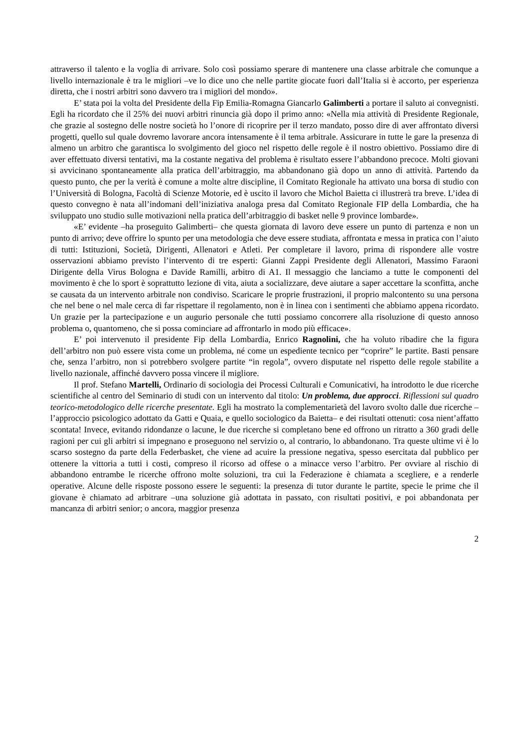attraverso il talento e la voglia di arrivare. Solo così possiamo sperare di mantenere una classe arbitrale che comunque a livello internazionale è tra le migliori –ve lo dice uno che nelle partite giocate fuori dall’Italia si è accorto, per esperienza diretta, che i nostri arbitri sono davvero tra i migliori del mondo».
E’ stata poi la volta del Presidente della Fip Emilia-Romagna Giancarlo Galimberti a portare il saluto ai convegnisti. Egli ha ricordato che il 25% dei nuovi arbitri rinuncia già dopo il primo anno: «Nella mia attività di Presidente Regionale, che grazie al sostegno delle nostre società ho l’onore di ricoprire per il terzo mandato, posso dire di aver affrontato diversi progetti, quello sul quale dovremo lavorare ancora intensamente è il tema arbitrale. Assicurare in tutte le gare la presenza di almeno un arbitro che garantisca lo svolgimento del gioco nel rispetto delle regole è il nostro obiettivo. Possiamo dire di aver effettuato diversi tentativi, ma la costante negativa del problema è risultato essere l’abbandono precoce. Molti giovani si avvicinano spontaneamente alla pratica dell’arbitraggio, ma abbandonano già dopo un anno di attività. Partendo da questo punto, che per la verità è comune a molte altre discipline, il Comitato Regionale ha attivato una borsa di studio con l’Università di Bologna, Facoltà di Scienze Motorie, ed è uscito il lavoro che Michol Baietta ci illustrerà tra breve. L’idea di questo convegno è nata all’indomani dell’iniziativa analoga presa dal Comitato Regionale FIP della Lombardia, che ha sviluppato uno studio sulle motivazioni nella pratica dell’arbitraggio di basket nelle 9 province lombarde».
«E’ evidente –ha proseguito Galimberti– che questa giornata di lavoro deve essere un punto di partenza e non un punto di arrivo; deve offrire lo spunto per una metodologia che deve essere studiata, affrontata e messa in pratica con l’aiuto di tutti: Istituzioni, Società, Dirigenti, Allenatori e Atleti. Per completare il lavoro, prima di rispondere alle vostre osservazioni abbiamo previsto l’intervento di tre esperti: Gianni Zappi Presidente degli Allenatori, Massimo Faraoni Dirigente della Virus Bologna e Davide Ramilli, arbitro di A1. Il messaggio che lanciamo a tutte le componenti del movimento è che lo sport è soprattutto lezione di vita, aiuta a socializzare, deve aiutare a saper accettare la sconfitta, anche se causata da un intervento arbitrale non condiviso. Scaricare le proprie frustrazioni, il proprio malcontento su una persona che nel bene o nel male cerca di far rispettare il regolamento, non è in linea con i sentimenti che abbiamo appena ricordato. Un grazie per la partecipazione e un augurio personale che tutti possiamo concorrere alla risoluzione di questo annoso problema o, quantomeno, che si possa cominciare ad affrontarlo in modo più efficace».
E’ poi intervenuto il presidente Fip della Lombardia, Enrico Ragnolini, che ha voluto ribadire che la figura dell’arbitro non può essere vista come un problema, né come un espediente tecnico per “coprire” le partite. Basti pensare che, senza l’arbitro, non si potrebbero svolgere partite “in regola”, ovvero disputate nel rispetto delle regole stabilite a livello nazionale, affinché davvero possa vincere il migliore.
Il prof. Stefano Martelli, Ordinario di sociologia dei Processi Culturali e Comunicativi, ha introdotto le due ricerche scientifiche al centro del Seminario di studi con un intervento dal titolo: Un problema, due approcci. Riflessioni sul quadro teorico-metodologico delle ricerche presentate. Egli ha mostrato la complementarietà del lavoro svolto dalle due ricerche –l’approccio psicologico adottato da Gatti e Quaia, e quello sociologico da Baietta– e dei risultati ottenuti: cosa nient’affatto scontata! Invece, evitando ridondanze o lacune, le due ricerche si completano bene ed offrono un ritratto a 360 gradi delle ragioni per cui gli arbitri si impegnano e proseguono nel servizio o, al contrario, lo abbandonano. Tra queste ultime vi è lo scarso sostegno da parte della Federbasket, che viene ad acuire la pressione negativa, spesso esercitata dal pubblico per ottenere la vittoria a tutti i costi, compreso il ricorso ad offese o a minacce verso l’arbitro. Per ovviare al rischio di abbandono entrambe le ricerche offrono molte soluzioni, tra cui la Federazione è chiamata a scegliere, e a renderle operative. Alcune delle risposte possono essere le seguenti: la presenza di tutor durante le partite, specie le prime che il giovane è chiamato ad arbitrare –una soluzione già adottata in passato, con risultati positivi, e poi abbandonata per mancanza di arbitri senior; o ancora, maggior presenza
2